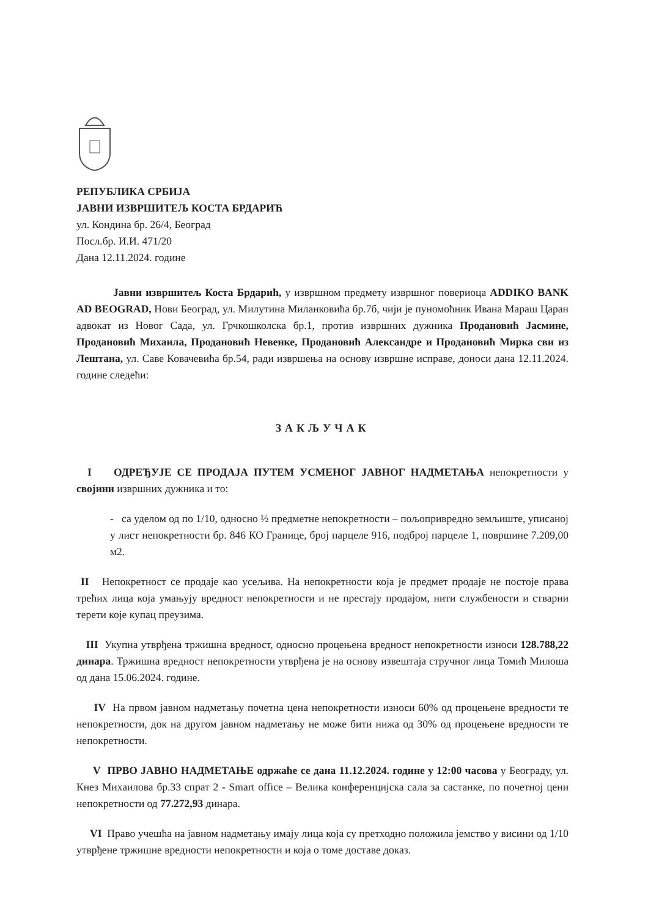РЕПУБЛИКА СРБИЈА
ЈАВНИ ИЗВРШИТЕЉ КОСТА БРДАРИЋ
ул. Кондина бр. 26/4, Београд
Посл.бр. И.И. 471/20
Дана 12.11.2024. године
Јавни извршитељ Коста Брдарић, у извршном предмету извршног повериоца ADDIKO BANK AD BEOGRAD, Нови Београд, ул. Милутина Миланковића бр.7б, чији је пуномоћник Ивана Мараш Царан адвокат из Новог Сада, ул. Грчкошколска бр.1, против извршних дужника Продановић Јасмине, Продановић Михаила, Продановић Невенке, Продановић Александре и Продановић Мирка сви из Лештана, ул. Саве Ковачевића бр.54, ради извршења на основу извршне исправе, доноси дана 12.11.2024. године следећи:
ЗАКЉУЧАК
I ОДРЕЂУЈЕ СЕ ПРОДАЈА ПУТЕМ УСМЕНОГ ЈАВНОГ НАДМЕТАЊА непокретности у својини извршних дужника и то:
- са уделом од по 1/10, односно ½ предметне непокретности – пољопривредно земљиште, уписаној у лист непокретности бр. 846 КО Границе, број парцеле 916, подброј парцеле 1, површине 7.209,00 м2.
II Непокретност се продаје као усељива. На непокретности која је предмет продаје не постоје права трећих лица која умањују вредност непокретности и не престају продајом, нити службености и стварни терети које купац преузима.
III Укупна утврђена тржишна вредност, односно процењена вредност непокретности износи 128.788,22 динара. Тржишна вредност непокретности утврђена је на основу извештаја стручног лица Томић Милоша од дана 15.06.2024. године.
IV На првом јавном надметању почетна цена непокретности износи 60% од процењене вредности те непокретности, док на другом јавном надметању не може бити нижа од 30% од процењене вредности те непокретности.
V ПРВО ЈАВНО НАДМЕТАЊЕ одржаће се дана 11.12.2024. године у 12:00 часова у Београду, ул. Кнез Михаилова бр.33 спрат 2 - Smart office – Велика конференцијска сала за састанке, по почетној цени непокретности од 77.272,93 динара.
VI Право учешћа на јавном надметању имају лица која су претходно положила јемство у висини од 1/10 утврђене тржишне вредности непокретности и која о томе доставе доказ.